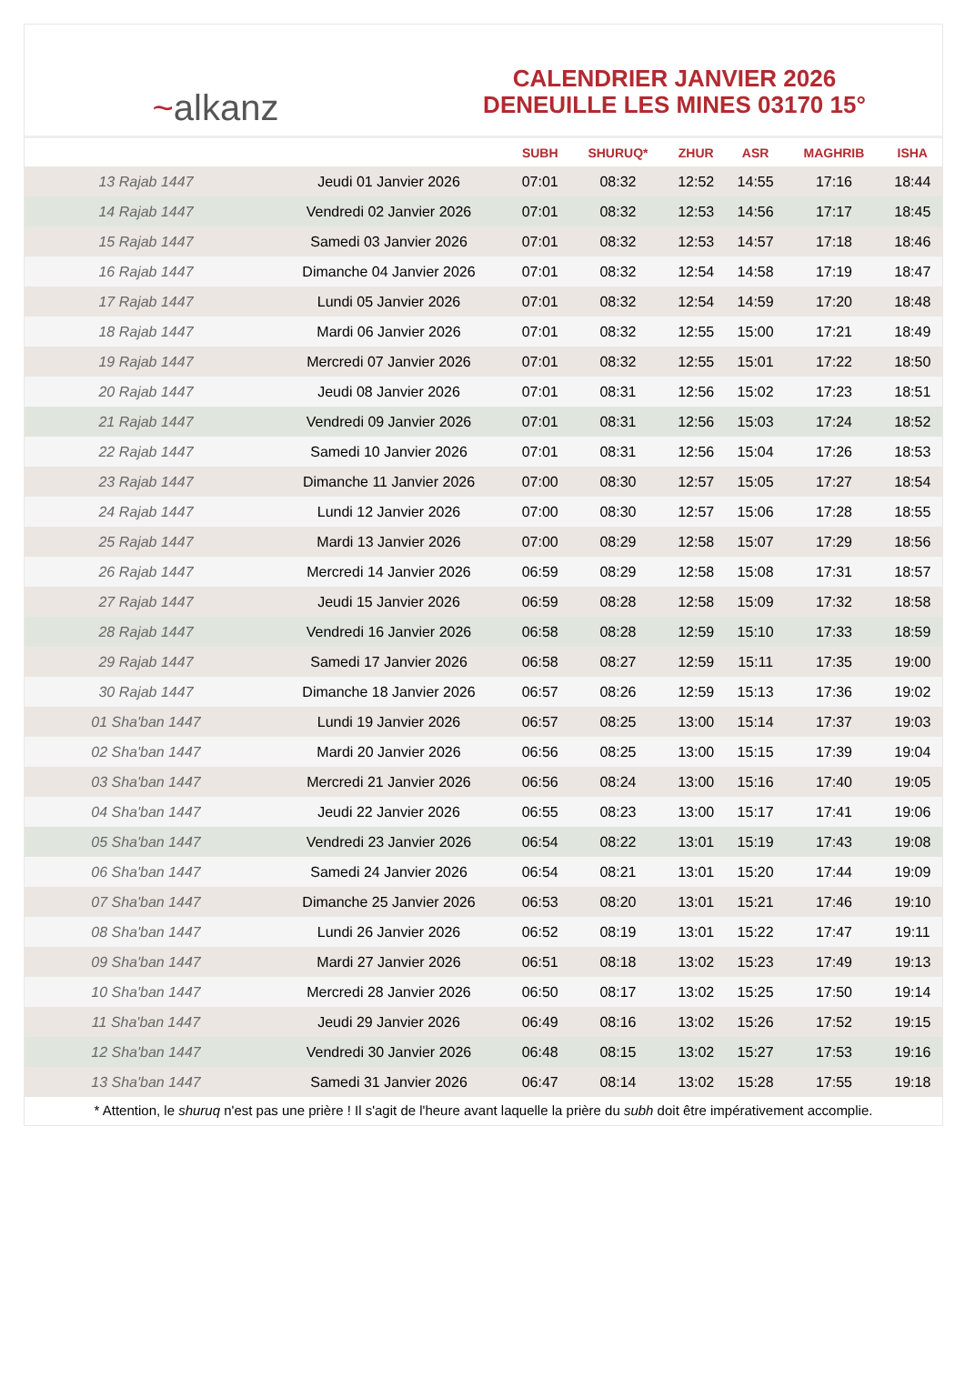~ alkanz
CALENDRIER JANVIER 2026
DENEUILLE LES MINES 03170 15°
| | | SUBH | SHURUQ* | ZHUR | ASR | MAGHRIB | ISHA |
| --- | --- | --- | --- | --- | --- | --- | --- |
| 13 Rajab 1447 | Jeudi 01 Janvier 2026 | 07:01 | 08:32 | 12:52 | 14:55 | 17:16 | 18:44 |
| 14 Rajab 1447 | Vendredi 02 Janvier 2026 | 07:01 | 08:32 | 12:53 | 14:56 | 17:17 | 18:45 |
| 15 Rajab 1447 | Samedi 03 Janvier 2026 | 07:01 | 08:32 | 12:53 | 14:57 | 17:18 | 18:46 |
| 16 Rajab 1447 | Dimanche 04 Janvier 2026 | 07:01 | 08:32 | 12:54 | 14:58 | 17:19 | 18:47 |
| 17 Rajab 1447 | Lundi 05 Janvier 2026 | 07:01 | 08:32 | 12:54 | 14:59 | 17:20 | 18:48 |
| 18 Rajab 1447 | Mardi 06 Janvier 2026 | 07:01 | 08:32 | 12:55 | 15:00 | 17:21 | 18:49 |
| 19 Rajab 1447 | Mercredi 07 Janvier 2026 | 07:01 | 08:32 | 12:55 | 15:01 | 17:22 | 18:50 |
| 20 Rajab 1447 | Jeudi 08 Janvier 2026 | 07:01 | 08:31 | 12:56 | 15:02 | 17:23 | 18:51 |
| 21 Rajab 1447 | Vendredi 09 Janvier 2026 | 07:01 | 08:31 | 12:56 | 15:03 | 17:24 | 18:52 |
| 22 Rajab 1447 | Samedi 10 Janvier 2026 | 07:01 | 08:31 | 12:56 | 15:04 | 17:26 | 18:53 |
| 23 Rajab 1447 | Dimanche 11 Janvier 2026 | 07:00 | 08:30 | 12:57 | 15:05 | 17:27 | 18:54 |
| 24 Rajab 1447 | Lundi 12 Janvier 2026 | 07:00 | 08:30 | 12:57 | 15:06 | 17:28 | 18:55 |
| 25 Rajab 1447 | Mardi 13 Janvier 2026 | 07:00 | 08:29 | 12:58 | 15:07 | 17:29 | 18:56 |
| 26 Rajab 1447 | Mercredi 14 Janvier 2026 | 06:59 | 08:29 | 12:58 | 15:08 | 17:31 | 18:57 |
| 27 Rajab 1447 | Jeudi 15 Janvier 2026 | 06:59 | 08:28 | 12:58 | 15:09 | 17:32 | 18:58 |
| 28 Rajab 1447 | Vendredi 16 Janvier 2026 | 06:58 | 08:28 | 12:59 | 15:10 | 17:33 | 18:59 |
| 29 Rajab 1447 | Samedi 17 Janvier 2026 | 06:58 | 08:27 | 12:59 | 15:11 | 17:35 | 19:00 |
| 30 Rajab 1447 | Dimanche 18 Janvier 2026 | 06:57 | 08:26 | 12:59 | 15:13 | 17:36 | 19:02 |
| 01 Sha'ban 1447 | Lundi 19 Janvier 2026 | 06:57 | 08:25 | 13:00 | 15:14 | 17:37 | 19:03 |
| 02 Sha'ban 1447 | Mardi 20 Janvier 2026 | 06:56 | 08:25 | 13:00 | 15:15 | 17:39 | 19:04 |
| 03 Sha'ban 1447 | Mercredi 21 Janvier 2026 | 06:56 | 08:24 | 13:00 | 15:16 | 17:40 | 19:05 |
| 04 Sha'ban 1447 | Jeudi 22 Janvier 2026 | 06:55 | 08:23 | 13:00 | 15:17 | 17:41 | 19:06 |
| 05 Sha'ban 1447 | Vendredi 23 Janvier 2026 | 06:54 | 08:22 | 13:01 | 15:19 | 17:43 | 19:08 |
| 06 Sha'ban 1447 | Samedi 24 Janvier 2026 | 06:54 | 08:21 | 13:01 | 15:20 | 17:44 | 19:09 |
| 07 Sha'ban 1447 | Dimanche 25 Janvier 2026 | 06:53 | 08:20 | 13:01 | 15:21 | 17:46 | 19:10 |
| 08 Sha'ban 1447 | Lundi 26 Janvier 2026 | 06:52 | 08:19 | 13:01 | 15:22 | 17:47 | 19:11 |
| 09 Sha'ban 1447 | Mardi 27 Janvier 2026 | 06:51 | 08:18 | 13:02 | 15:23 | 17:49 | 19:13 |
| 10 Sha'ban 1447 | Mercredi 28 Janvier 2026 | 06:50 | 08:17 | 13:02 | 15:25 | 17:50 | 19:14 |
| 11 Sha'ban 1447 | Jeudi 29 Janvier 2026 | 06:49 | 08:16 | 13:02 | 15:26 | 17:52 | 19:15 |
| 12 Sha'ban 1447 | Vendredi 30 Janvier 2026 | 06:48 | 08:15 | 13:02 | 15:27 | 17:53 | 19:16 |
| 13 Sha'ban 1447 | Samedi 31 Janvier 2026 | 06:47 | 08:14 | 13:02 | 15:28 | 17:55 | 19:18 |
* Attention, le shuruq n'est pas une prière ! Il s'agit de l'heure avant laquelle la prière du subh doit être impérativement accomplie.